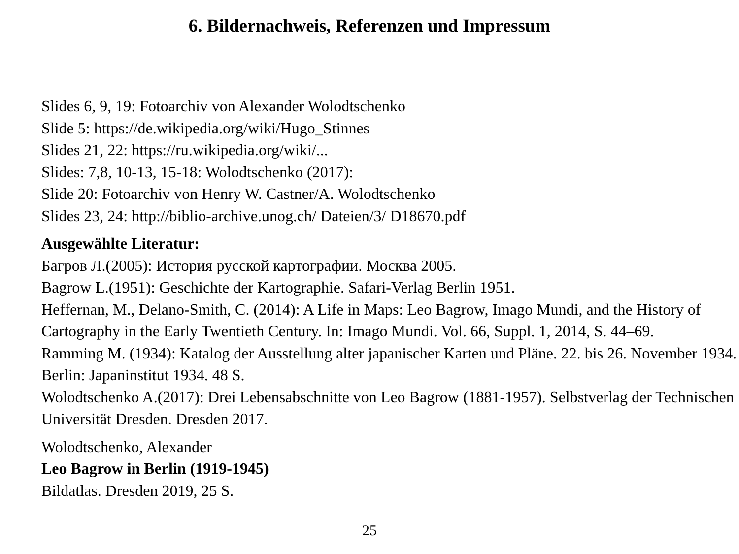6. Bildernachweis, Referenzen und Impressum
Slides 6, 9, 19: Fotoarchiv von Alexander Wolodtschenko
Slide 5: https://de.wikipedia.org/wiki/Hugo_Stinnes
Slides 21, 22: https://ru.wikipedia.org/wiki/...
Slides: 7,8, 10-13, 15-18: Wolodtschenko (2017):
Slide 20: Fotoarchiv von Henry W. Castner/A. Wolodtschenko
Slides 23, 24: http://biblio-archive.unog.ch/ Dateien/3/ D18670.pdf
Ausgewählte Literatur:
Багров Л.(2005): История русской картографии. Москва 2005.
Bagrow L.(1951): Geschichte der Kartographie. Safari-Verlag Berlin 1951.
Heffernan, M., Delano-Smith, C. (2014): A Life in Maps: Leo Bagrow, Imago Mundi, and the History of Cartography in the Early Twentieth Century. In: Imago Mundi. Vol. 66, Suppl. 1, 2014, S. 44–69.
Ramming M. (1934): Katalog der Ausstellung alter japanischer Karten und Pläne. 22. bis 26. November 1934. Berlin: Japaninstitut 1934. 48 S.
Wolodtschenko A.(2017): Drei Lebensabschnitte von Leo Bagrow (1881-1957). Selbstverlag der Technischen Universität Dresden. Dresden 2017.
Wolodtschenko, Alexander
Leo Bagrow in Berlin (1919-1945)
Bildatlas. Dresden 2019, 25 S.
25